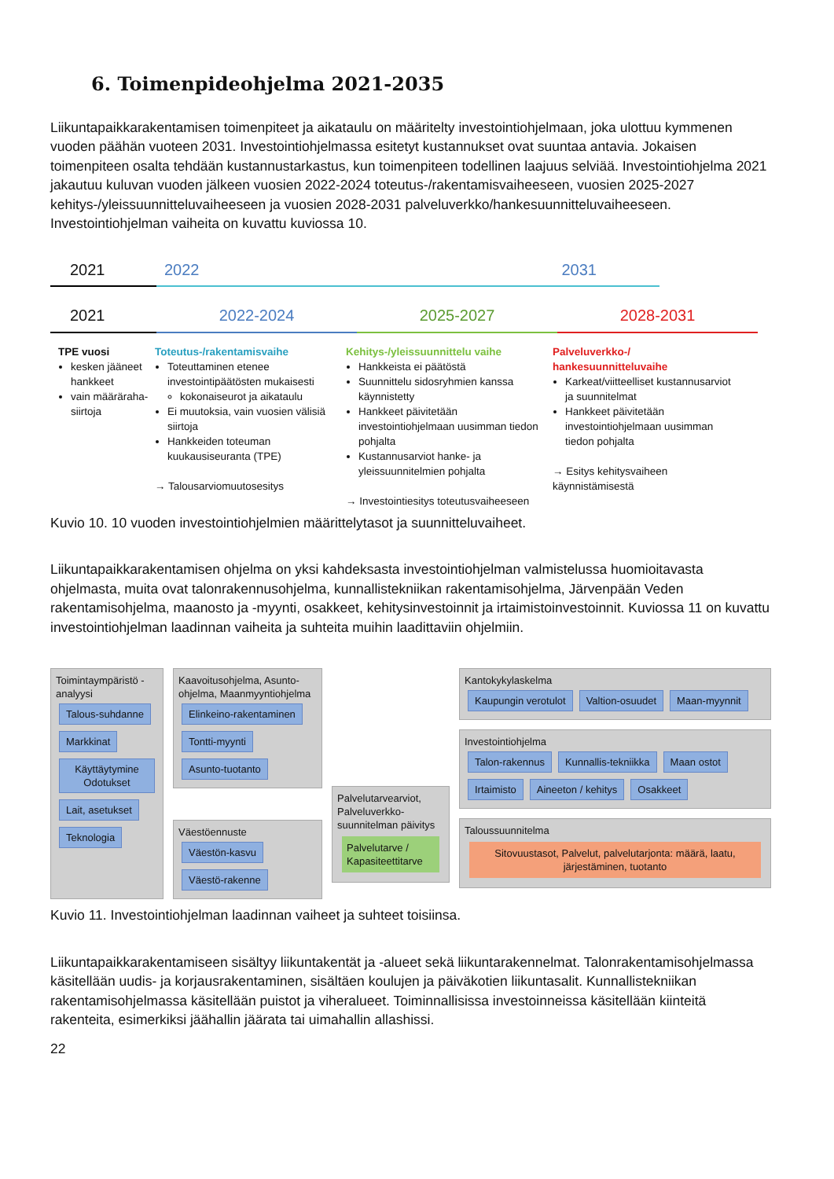6. Toimenpideohjelma 2021-2035
Liikuntapaikkarakentamisen toimenpiteet ja aikataulu on määritelty investointiohjelmaan, joka ulottuu kymmenen vuoden päähän vuoteen 2031. Investointiohjelmassa esitetyt kustannukset ovat suuntaa antavia. Jokaisen toimenpiteen osalta tehdään kustannustarkastus, kun toimenpiteen todellinen laajuus selviää. Investointiohjelma 2021 jakautuu kuluvan vuoden jälkeen vuosien 2022-2024 toteutus-/rakentamisvaiheeseen, vuosien 2025-2027 kehitys-/yleissuunnitteluvaiheeseen ja vuosien 2028-2031 palveluverkko/hankesuunnitteluvaiheeseen. Investointiohjelman vaiheita on kuvattu kuviossa 10.
2021 2022 2031
2021 2022-2024 2025-2027 2028-2031
TPE vuosi
kesken jääneet hankkeet
vain määräraha-siirtoja
Toteutus-/rakentamisvaihe
Toteuttaminen etenee investointipäätösten mukaisesti
kokonaiseurot ja aikataulu
Ei muutoksia, vain vuosien välisiä siirtoja
Hankkeiden toteuman kuukausiseuranta (TPE)
→ Talousarviomuutosesitys
Kehitys-/yleissuunnittelu vaihe
Hankkeista ei päätöstä
Suunnittelu sidosryhmien kanssa käynnistetty
Hankkeet päivitetään investointiohjelmaan uusimman tiedon pohjalta
Kustannusarviot hanke- ja yleissuunnitelmien pohjalta
→ Investointiesitys toteutusvaiheeseen
Palveluverkko-/ hankesuunnitteluvaihe
Karkeat/viitteelliset kustannusarviot ja suunnitelmat
Hankkeet päivitetään investointiohjelmaan uusimman tiedon pohjalta
→ Esitys kehitysvaiheen käynnistämisestä
Kuvio 10. 10 vuoden investointiohjelmien määrittelytasot ja suunnitteluvaiheet.
Liikuntapaikkarakentamisen ohjelma on yksi kahdeksasta investointiohjelman valmistelussa huomioitavasta ohjelmasta, muita ovat talonrakennusohjelma, kunnallistekniikan rakentamisohjelma, Järvenpään Veden rakentamisohjelma, maanosto ja -myynti, osakkeet, kehitysinvestoinnit ja irtaimistoinvestoinnit. Kuviossa 11 on kuvattu investointiohjelman laadinnan vaiheita ja suhteita muihin laadittaviin ohjelmiin.
Toimintaympäristö -analyysi
Talous-suhdanne Markkinat Käyttäytymine Odotukset Lait, asetukset Teknologia
Kaavoitusohjelma, Asunto-ohjelma, Maanmyyntiohjelma
Elinkeino-rakentaminen Tontti-myynti Asunto-tuotanto
Väestöennuste
Väestön-kasvu Väestö-rakenne
Palvelutarvearviot, Palveluverkko-suunnitelman päivitys
Palvelutarve / Kapasiteettitarve
Kantokykylaskelma
Kaupungin verotulot Valtion-osuudet Maan-myynnit
Investointiohjelma
Talon-rakennus Kunnallis-tekniikka Maan ostot Irtaimisto Aineeton / kehitys Osakkeet
Taloussuunnitelma
Sitovuustasot, Palvelut, palvelutarjonta: määrä, laatu, järjestäminen, tuotanto
Kuvio 11. Investointiohjelman laadinnan vaiheet ja suhteet toisiinsa.
Liikuntapaikkarakentamiseen sisältyy liikuntakentät ja -alueet sekä liikuntarakennelmat. Talonrakentamisohjelmassa käsitellään uudis- ja korjausrakentaminen, sisältäen koulujen ja päiväkotien liikuntasalit. Kunnallistekniikan rakentamisohjelmassa käsitellään puistot ja viheralueet. Toiminnallisissa investoinneissa käsitellään kiinteitä rakenteita, esimerkiksi jäähallin jäärata tai uimahallin allashissi.
22